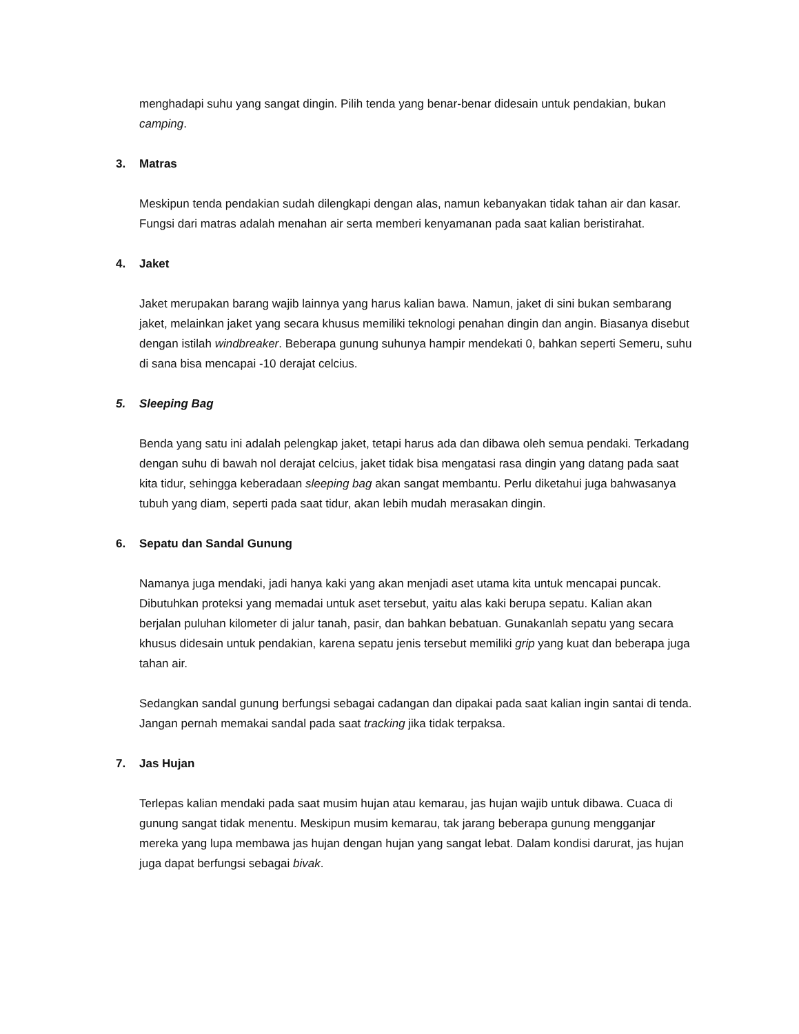menghadapi suhu yang sangat dingin. Pilih tenda yang benar-benar didesain untuk pendakian, bukan camping.
3. Matras
Meskipun tenda pendakian sudah dilengkapi dengan alas, namun kebanyakan tidak tahan air dan kasar. Fungsi dari matras adalah menahan air serta memberi kenyamanan pada saat kalian beristirahat.
4. Jaket
Jaket merupakan barang wajib lainnya yang harus kalian bawa. Namun, jaket di sini bukan sembarang jaket, melainkan jaket yang secara khusus memiliki teknologi penahan dingin dan angin. Biasanya disebut dengan istilah windbreaker. Beberapa gunung suhunya hampir mendekati 0, bahkan seperti Semeru, suhu di sana bisa mencapai -10 derajat celcius.
5. Sleeping Bag
Benda yang satu ini adalah pelengkap jaket, tetapi harus ada dan dibawa oleh semua pendaki. Terkadang dengan suhu di bawah nol derajat celcius, jaket tidak bisa mengatasi rasa dingin yang datang pada saat kita tidur, sehingga keberadaan sleeping bag akan sangat membantu. Perlu diketahui juga bahwasanya tubuh yang diam, seperti pada saat tidur, akan lebih mudah merasakan dingin.
6. Sepatu dan Sandal Gunung
Namanya juga mendaki, jadi hanya kaki yang akan menjadi aset utama kita untuk mencapai puncak. Dibutuhkan proteksi yang memadai untuk aset tersebut, yaitu alas kaki berupa sepatu. Kalian akan berjalan puluhan kilometer di jalur tanah, pasir, dan bahkan bebatuan. Gunakanlah sepatu yang secara khusus didesain untuk pendakian, karena sepatu jenis tersebut memiliki grip yang kuat dan beberapa juga tahan air.
Sedangkan sandal gunung berfungsi sebagai cadangan dan dipakai pada saat kalian ingin santai di tenda. Jangan pernah memakai sandal pada saat tracking jika tidak terpaksa.
7. Jas Hujan
Terlepas kalian mendaki pada saat musim hujan atau kemarau, jas hujan wajib untuk dibawa. Cuaca di gunung sangat tidak menentu. Meskipun musim kemarau, tak jarang beberapa gunung mengganjar mereka yang lupa membawa jas hujan dengan hujan yang sangat lebat. Dalam kondisi darurat, jas hujan juga dapat berfungsi sebagai bivak.